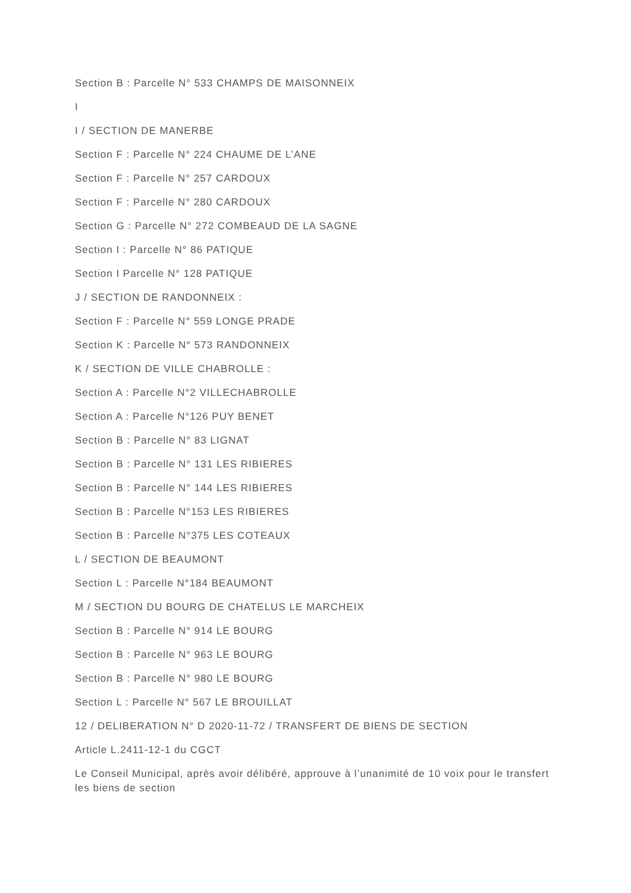Section B : Parcelle N° 533 CHAMPS DE MAISONNEIX
I
I / SECTION DE MANERBE
Section F : Parcelle N° 224 CHAUME DE L’ANE
Section F : Parcelle N° 257 CARDOUX
Section F : Parcelle N° 280 CARDOUX
Section G : Parcelle N° 272 COMBEAUD DE LA SAGNE
Section I : Parcelle N° 86 PATIQUE
Section I Parcelle N° 128 PATIQUE
J / SECTION DE RANDONNEIX :
Section F : Parcelle N° 559 LONGE PRADE
Section K : Parcelle N° 573 RANDONNEIX
K / SECTION DE VILLE CHABROLLE :
Section A : Parcelle N°2 VILLECHABROLLE
Section A : Parcelle N°126 PUY BENET
Section B : Parcelle N° 83 LIGNAT
Section B : Parcelle N° 131 LES RIBIERES
Section B : Parcelle N° 144 LES RIBIERES
Section B : Parcelle N°153 LES RIBIERES
Section B : Parcelle N°375 LES COTEAUX
L / SECTION DE BEAUMONT
Section L : Parcelle N°184 BEAUMONT
M / SECTION DU BOURG DE CHATELUS LE MARCHEIX
Section B : Parcelle N° 914 LE BOURG
Section B : Parcelle N° 963 LE BOURG
Section B : Parcelle N° 980 LE BOURG
Section L : Parcelle N° 567 LE BROUILLAT
12 / DELIBERATION N° D 2020-11-72 / TRANSFERT DE BIENS DE SECTION
Article L.2411-12-1 du CGCT
Le Conseil Municipal, après avoir délibéré, approuve à l’unanimité de 10 voix pour le transfert les biens de section